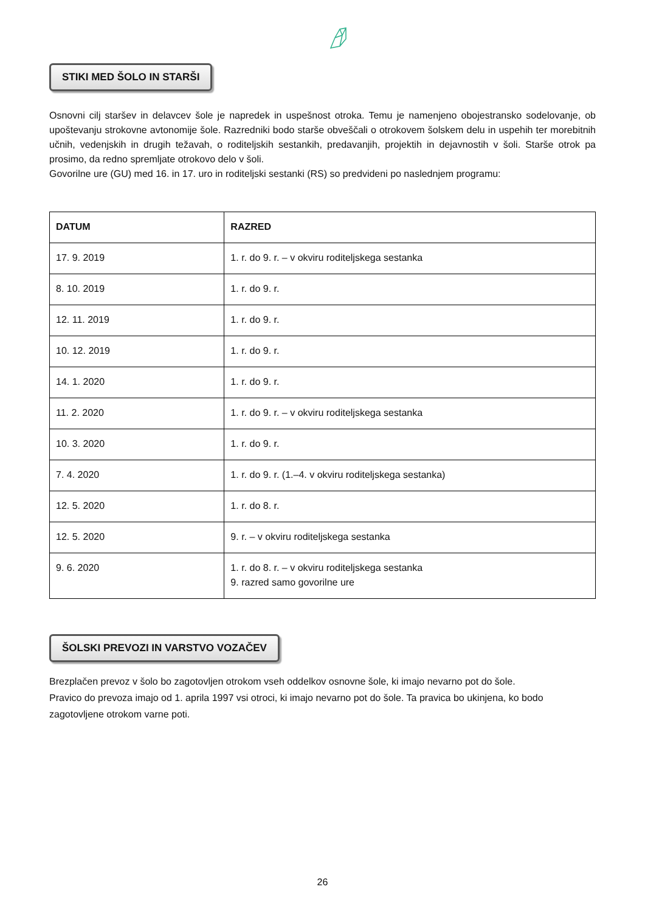STIKI MED ŠOLO IN STARŠI
Osnovni cilj staršev in delavcev šole je napredek in uspešnost otroka. Temu je namenjeno obojestransko sodelovanje, ob upoštevanju strokovne avtonomije šole. Razredniki bodo starše obveščali o otrokovem šolskem delu in uspehih ter morebitnih učnih, vedenjskih in drugih težavah, o roditeljskih sestankih, predavanjih, projektih in dejavnostih v šoli. Starše otrok pa prosimo, da redno spremljate otrokovo delo v šoli.
Govorilne ure (GU) med 16. in 17. uro in roditeljski sestanki (RS) so predvideni po naslednjem programu:
| DATUM | RAZRED |
| --- | --- |
| 17. 9. 2019 | 1. r. do 9. r. – v okviru roditeljskega sestanka |
| 8. 10. 2019 | 1. r. do 9. r. |
| 12. 11. 2019 | 1. r. do 9. r. |
| 10. 12. 2019 | 1. r. do 9. r. |
| 14. 1. 2020 | 1. r. do 9. r. |
| 11. 2. 2020 | 1. r. do 9. r. – v okviru roditeljskega sestanka |
| 10. 3. 2020 | 1. r. do 9. r. |
| 7. 4. 2020 | 1. r. do 9. r. (1.–4. v okviru roditeljskega sestanka) |
| 12. 5. 2020 | 1. r. do 8. r. |
| 12. 5. 2020 | 9. r. – v okviru roditeljskega sestanka |
| 9. 6. 2020 | 1. r. do 8. r. – v okviru roditeljskega sestanka 9. razred samo govorilne ure |
ŠOLSKI PREVOZI IN VARSTVO VOZAČEV
Brezplačen prevoz v šolo bo zagotovljen otrokom vseh oddelkov osnovne šole, ki imajo nevarno pot do šole.
Pravico do prevoza imajo od 1. aprila 1997 vsi otroci, ki imajo nevarno pot do šole. Ta pravica bo ukinjena, ko bodo zagotovljene otrokom varne poti.
26